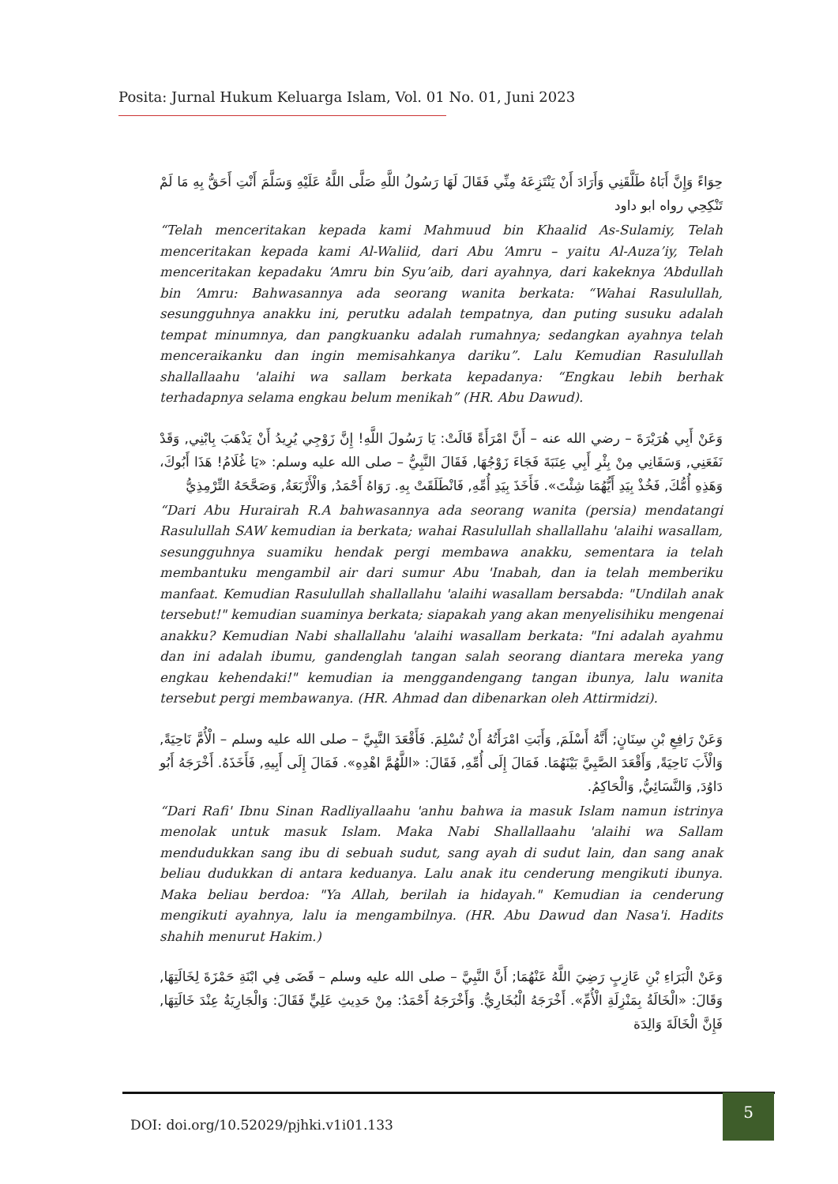Posita: Jurnal Hukum Keluarga Islam, Vol. 01 No. 01, Juni 2023
حِوَاءً وَإِنَّ أَبَاهُ طَلَّقَنِي وَأَرَادَ أَنْ يَنْتَزِعَهُ مِنِّي فَقَالَ لَهَا رَسُولُ اللَّهِ صَلَّى اللَّهُ عَلَيْهِ وَسَلَّمَ أَنْتِ أَحَقُّ بِهِ مَا لَمْ تَنْكِحِي رواه ابو داود
“Telah menceritakan kepada kami Mahmuud bin Khaalid As-Sulamiy, Telah menceritakan kepada kami Al-Waliid, dari Abu ‘Amru – yaitu Al-Auza’iy, Telah menceritakan kepadaku ‘Amru bin Syu’aib, dari ayahnya, dari kakeknya ‘Abdullah bin ‘Amru: Bahwasannya ada seorang wanita berkata: “Wahai Rasulullah, sesungguhnya anakku ini, perutku adalah tempatnya, dan puting susuku adalah tempat minumnya, dan pangkuanku adalah rumahnya; sedangkan ayahnya telah menceraikanku dan ingin memisahkanya dariku”. Lalu Kemudian Rasulullah shallallaahu 'alaihi wa sallam berkata kepadanya: “Engkau lebih berhak terhadapnya selama engkau belum menikah” (HR. Abu Dawud).
وَعَنْ أَبِي هُرَيْرَةَ – رضي الله عنه – أَنَّ امْرَأَةً قَالَتْ: يَا رَسُولَ اللَّهِ! إِنَّ زَوْجِي يُرِيدُ أَنْ يَذْهَبَ بِابْنِي, وَقَدْ نَفَعَنِي, وَسَقَانِي مِنْ بِئْرِ أَبِي عِنَبَةَ فَجَاءَ زَوْجُهَا, فَقَالَ النَّبِيُّ – صلى الله عليه وسلم: «يَا غُلَامُ! هَذَا أَبُوكَ، وَهَذِهِ أُمُّكَ, فَخُذْ بِيَدِ أَيُّهُمَا شِئْتَ». فَأَخَذَ بِيَدِ أُمِّهِ, فَانْطَلَقَتْ بِهِ. رَوَاهُ أَحْمَدُ, وَالْأَرْبَعَةُ, وَصَحَّحَهُ التِّرْمِذِيُّ
“Dari Abu Hurairah R.A bahwasannya ada seorang wanita (persia) mendatangi Rasulullah SAW kemudian ia berkata; wahai Rasulullah shallallahu 'alaihi wasallam, sesungguhnya suamiku hendak pergi membawa anakku, sementara ia telah membantuku mengambil air dari sumur Abu 'Inabah, dan ia telah memberiku manfaat. Kemudian Rasulullah shallallahu 'alaihi wasallam bersabda: "Undilah anak tersebut!" kemudian suaminya berkata; siapakah yang akan menyelisihiku mengenai anakku? Kemudian Nabi shallallahu 'alaihi wasallam berkata: "Ini adalah ayahmu dan ini adalah ibumu, gandenglah tangan salah seorang diantara mereka yang engkau kehendaki!" kemudian ia menggandengang tangan ibunya, lalu wanita tersebut pergi membawanya. (HR. Ahmad dan dibenarkan oleh Attirmidzi).
وَعَنْ رَافِعِ بْنِ سِنَانٍ; أَنَّهُ أَسْلَمَ, وَأَبَتِ امْرَأَتُهُ أَنْ تُسْلِمَ. فَأَقْعَدَ النَّبِيَّ – صلى الله عليه وسلم – الْأُمَّ نَاحِيَةً, وَالْأَبَ نَاحِيَةً, وَأَقْعَدَ الصَّبِيَّ بَيْنَهُمَا. فَمَالَ إِلَى أُمِّهِ, فَقَالَ: «اللَّهُمَّ اهْدِهِ». فَمَالَ إِلَى أَبِيهِ, فَأَخَذَهُ. أَخْرَجَهُ أَبُو دَاوُدَ, وَالنَّسَائِيُّ, وَالْحَاكِمُ.
“Dari Rafi' Ibnu Sinan Radliyallaahu 'anhu bahwa ia masuk Islam namun istrinya menolak untuk masuk Islam. Maka Nabi Shallallaahu 'alaihi wa Sallam mendudukkan sang ibu di sebuah sudut, sang ayah di sudut lain, dan sang anak beliau dudukkan di antara keduanya. Lalu anak itu cenderung mengikuti ibunya. Maka beliau berdoa: "Ya Allah, berilah ia hidayah." Kemudian ia cenderung mengikuti ayahnya, lalu ia mengambilnya. (HR. Abu Dawud dan Nasa'i. Hadits shahih menurut Hakim.)
وَعَنْ الْبَرَاءِ بْنِ عَازِبٍ رَضِيَ اللَّهُ عَنْهُمَا; أَنَّ النَّبِيَّ – صلى الله عليه وسلم – قَضَى فِي ابْنَةِ حَمْزَةَ لِخَالَتِهَا, وَقَالَ: «الْخَالَةُ بِمَنْزِلَةِ الْأُمِّ». أَخْرَجَهُ الْبُخَارِيُّ. وَأَخْرَجَهُ أَحْمَدُ: مِنْ حَدِيثِ عَلِيٍّ فَقَالَ: وَالْجَارِيَةُ عِنْدَ خَالَتِهَا, فَإِنَّ الْخَالَةَ وَالِدَة
DOI: doi.org/10.52029/pjhki.v1i01.133
5